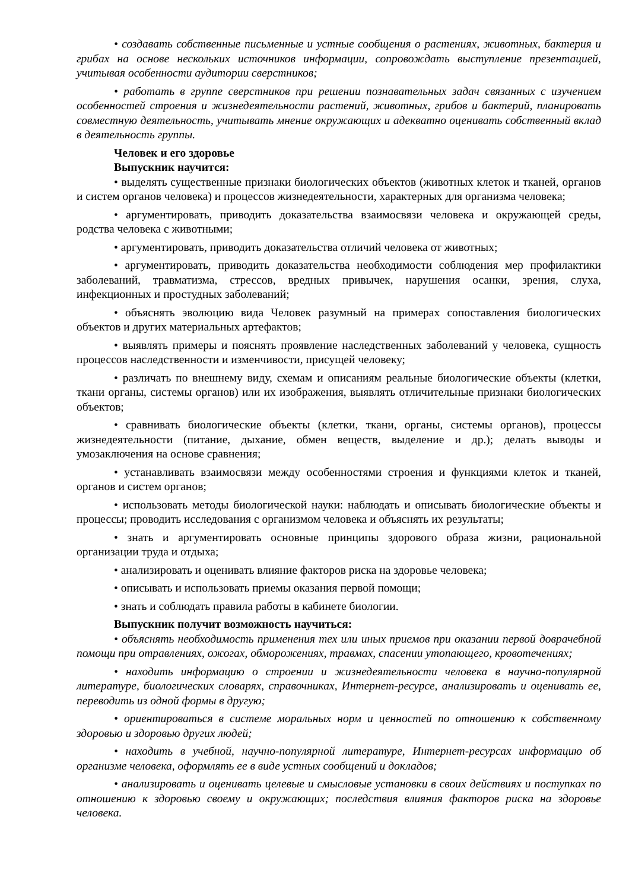• создавать собственные письменные и устные сообщения о растениях, животных, бактерия и грибах на основе нескольких источников информации, сопровождать выступление презентацией, учитывая особенности аудитории сверстников;
• работать в группе сверстников при решении познавательных задач связанных с изучением особенностей строения и жизнедеятельности растений, животных, грибов и бактерий, планировать совместную деятельность, учитывать мнение окружающих и адекватно оценивать собственный вклад в деятельность группы.
Человек и его здоровье
Выпускник научится:
• выделять существенные признаки биологических объектов (животных клеток и тканей, органов и систем органов человека) и процессов жизнедеятельности, характерных для организма человека;
• аргументировать, приводить доказательства взаимосвязи человека и окружающей среды, родства человека с животными;
• аргументировать, приводить доказательства отличий человека от животных;
• аргументировать, приводить доказательства необходимости соблюдения мер профилактики заболеваний, травматизма, стрессов, вредных привычек, нарушения осанки, зрения, слуха, инфекционных и простудных заболеваний;
• объяснять эволюцию вида Человек разумный на примерах сопоставления биологических объектов и других материальных артефактов;
• выявлять примеры и пояснять проявление наследственных заболеваний у человека, сущность процессов наследственности и изменчивости, присущей человеку;
• различать по внешнему виду, схемам и описаниям реальные биологические объекты (клетки, ткани органы, системы органов) или их изображения, выявлять отличительные признаки биологических объектов;
• сравнивать биологические объекты (клетки, ткани, органы, системы органов), процессы жизнедеятельности (питание, дыхание, обмен веществ, выделение и др.); делать выводы и умозаключения на основе сравнения;
• устанавливать взаимосвязи между особенностями строения и функциями клеток и тканей, органов и систем органов;
• использовать методы биологической науки: наблюдать и описывать биологические объекты и процессы; проводить исследования с организмом человека и объяснять их результаты;
• знать и аргументировать основные принципы здорового образа жизни, рациональной организации труда и отдыха;
• анализировать и оценивать влияние факторов риска на здоровье человека;
• описывать и использовать приемы оказания первой помощи;
• знать и соблюдать правила работы в кабинете биологии.
Выпускник получит возможность научиться:
• объяснять необходимость применения тех или иных приемов при оказании первой доврачебной помощи при отравлениях, ожогах, обморожениях, травмах, спасении утопающего, кровотечениях;
• находить информацию о строении и жизнедеятельности человека в научно-популярной литературе, биологических словарях, справочниках, Интернет-ресурсе, анализировать и оценивать ее, переводить из одной формы в другую;
• ориентироваться в системе моральных норм и ценностей по отношению к собственному здоровью и здоровью других людей;
• находить в учебной, научно-популярной литературе, Интернет-ресурсах информацию об организме человека, оформлять ее в виде устных сообщений и докладов;
• анализировать и оценивать целевые и смысловые установки в своих действиях и поступках по отношению к здоровью своему и окружающих; последствия влияния факторов риска на здоровье человека.